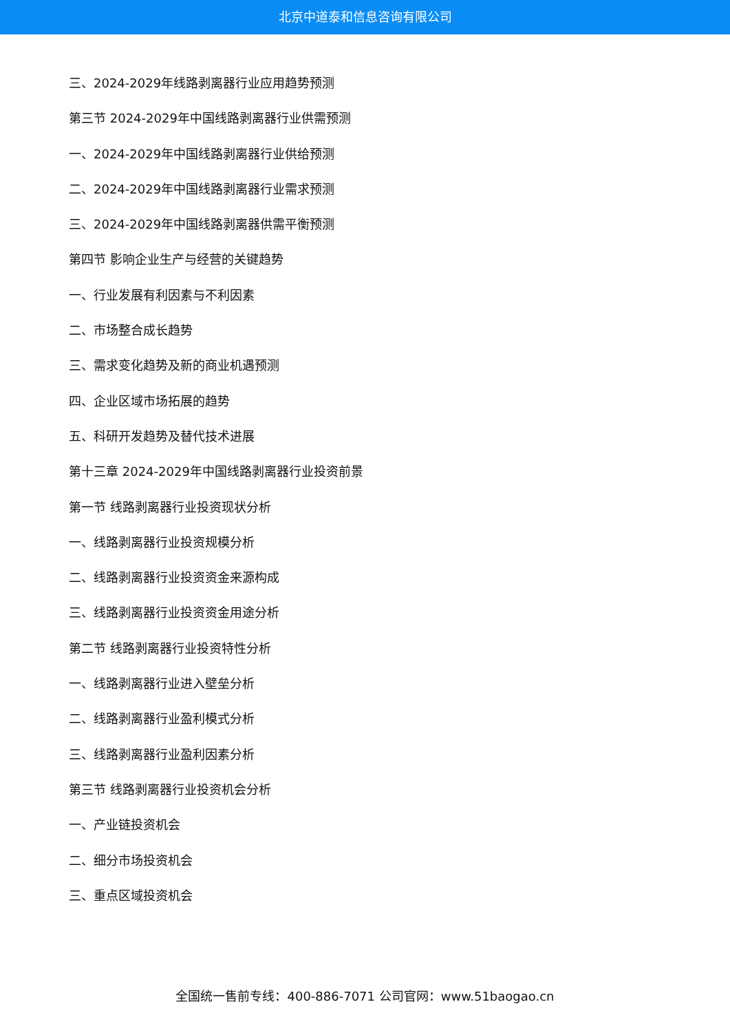北京中道泰和信息咨询有限公司
三、2024-2029年线路剥离器行业应用趋势预测
第三节 2024-2029年中国线路剥离器行业供需预测
一、2024-2029年中国线路剥离器行业供给预测
二、2024-2029年中国线路剥离器行业需求预测
三、2024-2029年中国线路剥离器供需平衡预测
第四节 影响企业生产与经营的关键趋势
一、行业发展有利因素与不利因素
二、市场整合成长趋势
三、需求变化趋势及新的商业机遇预测
四、企业区域市场拓展的趋势
五、科研开发趋势及替代技术进展
第十三章 2024-2029年中国线路剥离器行业投资前景
第一节 线路剥离器行业投资现状分析
一、线路剥离器行业投资规模分析
二、线路剥离器行业投资资金来源构成
三、线路剥离器行业投资资金用途分析
第二节 线路剥离器行业投资特性分析
一、线路剥离器行业进入壁垒分析
二、线路剥离器行业盈利模式分析
三、线路剥离器行业盈利因素分析
第三节 线路剥离器行业投资机会分析
一、产业链投资机会
二、细分市场投资机会
三、重点区域投资机会
全国统一售前专线：400-886-7071 公司官网：www.51baogao.cn